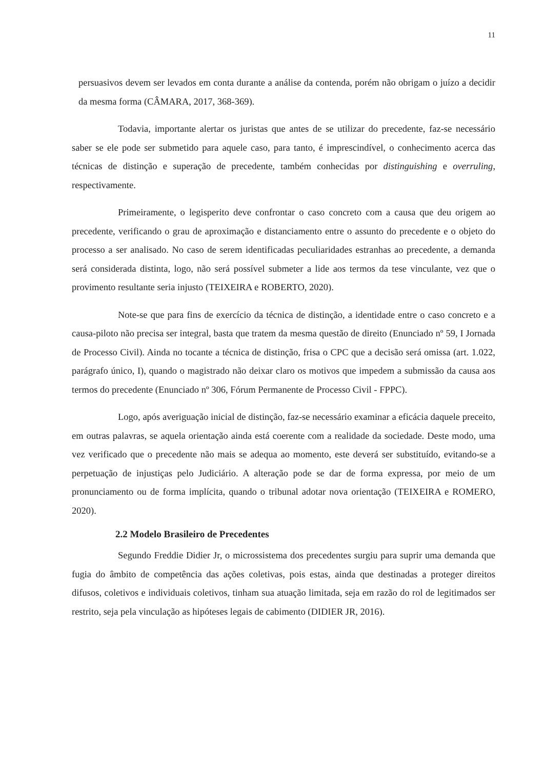11
persuasivos devem ser levados em conta durante a análise da contenda, porém não obrigam o juízo a decidir da mesma forma (CÂMARA, 2017, 368-369).
Todavia, importante alertar os juristas que antes de se utilizar do precedente, faz-se necessário saber se ele pode ser submetido para aquele caso, para tanto, é imprescindível, o conhecimento acerca das técnicas de distinção e superação de precedente, também conhecidas por distinguishing e overruling, respectivamente.
Primeiramente, o legisperito deve confrontar o caso concreto com a causa que deu origem ao precedente, verificando o grau de aproximação e distanciamento entre o assunto do precedente e o objeto do processo a ser analisado. No caso de serem identificadas peculiaridades estranhas ao precedente, a demanda será considerada distinta, logo, não será possível submeter a lide aos termos da tese vinculante, vez que o provimento resultante seria injusto (TEIXEIRA e ROBERTO, 2020).
Note-se que para fins de exercício da técnica de distinção, a identidade entre o caso concreto e a causa-piloto não precisa ser integral, basta que tratem da mesma questão de direito (Enunciado nº 59, I Jornada de Processo Civil). Ainda no tocante a técnica de distinção, frisa o CPC que a decisão será omissa (art. 1.022, parágrafo único, I), quando o magistrado não deixar claro os motivos que impedem a submissão da causa aos termos do precedente (Enunciado nº 306, Fórum Permanente de Processo Civil - FPPC).
Logo, após averiguação inicial de distinção, faz-se necessário examinar a eficácia daquele preceito, em outras palavras, se aquela orientação ainda está coerente com a realidade da sociedade. Deste modo, uma vez verificado que o precedente não mais se adequa ao momento, este deverá ser substituído, evitando-se a perpetuação de injustiças pelo Judiciário. A alteração pode se dar de forma expressa, por meio de um pronunciamento ou de forma implícita, quando o tribunal adotar nova orientação (TEIXEIRA e ROMERO, 2020).
2.2 Modelo Brasileiro de Precedentes
Segundo Freddie Didier Jr, o microssistema dos precedentes surgiu para suprir uma demanda que fugia do âmbito de competência das ações coletivas, pois estas, ainda que destinadas a proteger direitos difusos, coletivos e individuais coletivos, tinham sua atuação limitada, seja em razão do rol de legitimados ser restrito, seja pela vinculação as hipóteses legais de cabimento (DIDIER JR, 2016).